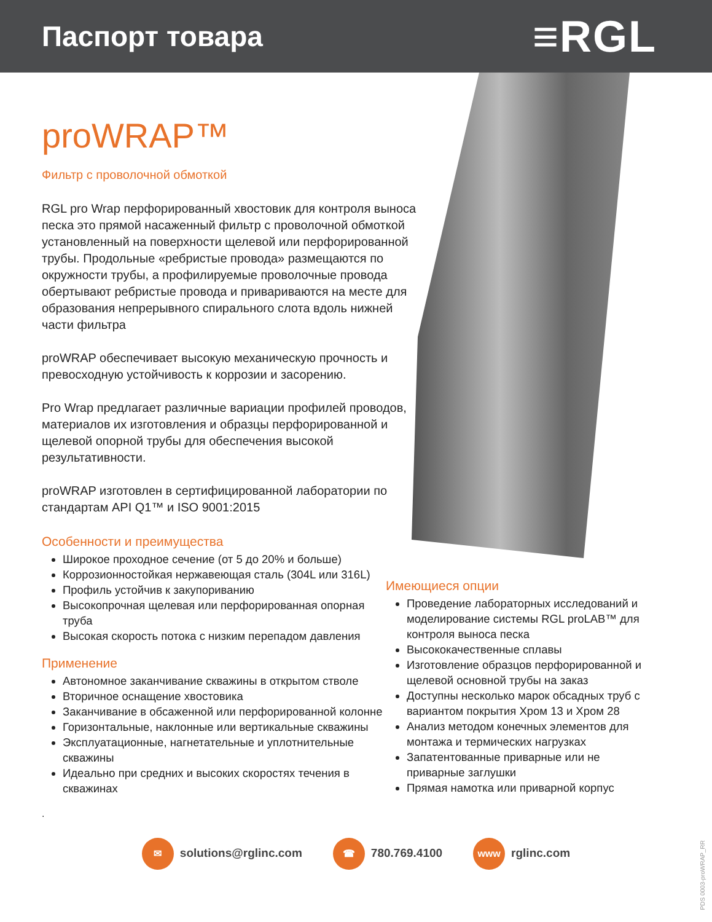Паспорт товара
≡RGL
proWRAP™
Фильтр с проволочной обмоткой
RGL pro Wrap перфорированный хвостовик для контроля выноса песка это прямой насаженный фильтр с проволочной обмоткой установленный на поверхности щелевой или перфорированной трубы. Продольные «ребристые провода» размещаются по окружности трубы, а профилируемые проволочные провода обертывают ребристые провода и привариваются на месте для образования непрерывного спирального слота вдоль нижней части фильтра
proWRAP обеспечивает высокую механическую прочность и превосходную устойчивость к коррозии и засорению.
Pro Wrap предлагает различные вариации профилей проводов, материалов их изготовления и образцы перфорированной и щелевой опорной трубы для обеспечения высокой результативности.
proWRAP изготовлен в сертифицированной лаборатории по стандартам API Q1™ и ISO 9001:2015
Особенности и преимущества
Широкое проходное сечение (от 5 до 20% и больше)
Коррозионностойкая нержавеющая сталь (304L или 316L)
Профиль устойчив к закупориванию
Высокопрочная щелевая или перфорированная опорная труба
Высокая скорость потока с низким перепадом давления
Применение
Автономное заканчивание скважины в открытом стволе
Вторичное оснащение хвостовика
Заканчивание в обсаженной или перфорированной колонне
Горизонтальные, наклонные или вертикальные скважины
Эксплуатационные, нагнетательные и уплотнительные скважины
Идеально при средних и высоких скоростях течения в скважинах
.
Имеющиеся опции
Проведение лабораторных исследований и моделирование системы RGL proLAB™ для контроля выноса песка
Высококачественные сплавы
Изготовление образцов перфорированной и щелевой основной трубы на заказ
Доступны несколько марок обсадных труб с вариантом покрытия Хром 13 и Хром 28
Анализ методом конечных элементов для монтажа и термических нагрузках
Запатентованные приварные или не приварные заглушки
Прямая намотка или приварной корпус
✉ solutions@rglinc.com ☎ 780.769.4100 www rglinc.com
PDS 0003-proWRAP_RR